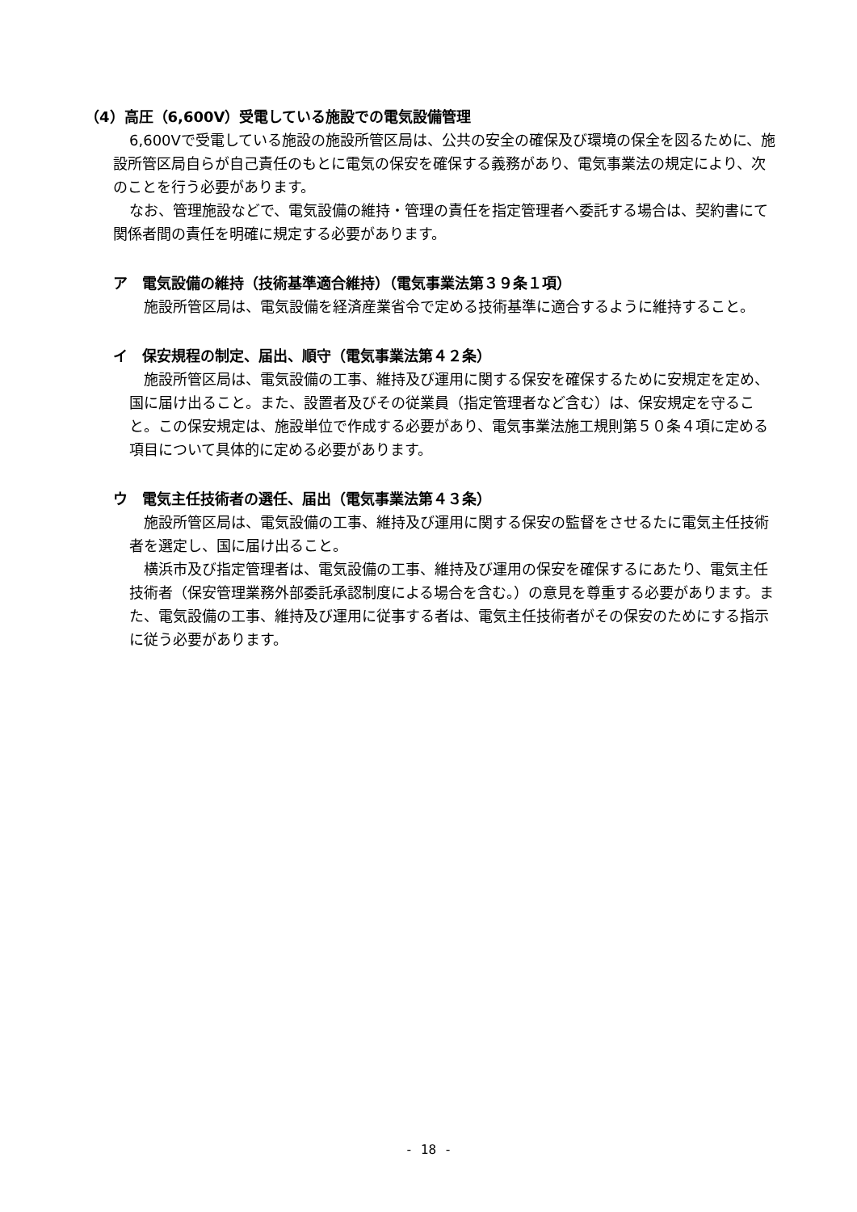（4）高圧（6,600V）受電している施設での電気設備管理
6,600Vで受電している施設の施設所管区局は、公共の安全の確保及び環境の保全を図るために、施設所管区局自らが自己責任のもとに電気の保安を確保する義務があり、電気事業法の規定により、次のことを行う必要があります。
なお、管理施設などで、電気設備の維持・管理の責任を指定管理者へ委託する場合は、契約書にて関係者間の責任を明確に規定する必要があります。
ア　電気設備の維持（技術基準適合維持）（電気事業法第３９条１項）
施設所管区局は、電気設備を経済産業省令で定める技術基準に適合するように維持すること。
イ　保安規程の制定、届出、順守（電気事業法第４２条）
施設所管区局は、電気設備の工事、維持及び運用に関する保安を確保するために安規定を定め、国に届け出ること。また、設置者及びその従業員（指定管理者など含む）は、保安規定を守ること。この保安規定は、施設単位で作成する必要があり、電気事業法施工規則第５０条４項に定める項目について具体的に定める必要があります。
ウ　電気主任技術者の選任、届出（電気事業法第４３条）
施設所管区局は、電気設備の工事、維持及び運用に関する保安の監督をさせるたに電気主任技術者を選定し、国に届け出ること。
横浜市及び指定管理者は、電気設備の工事、維持及び運用の保安を確保するにあたり、電気主任技術者（保安管理業務外部委託承認制度による場合を含む。）の意見を尊重する必要があります。また、電気設備の工事、維持及び運用に従事する者は、電気主任技術者がその保安のためにする指示に従う必要があります。
- 18 -